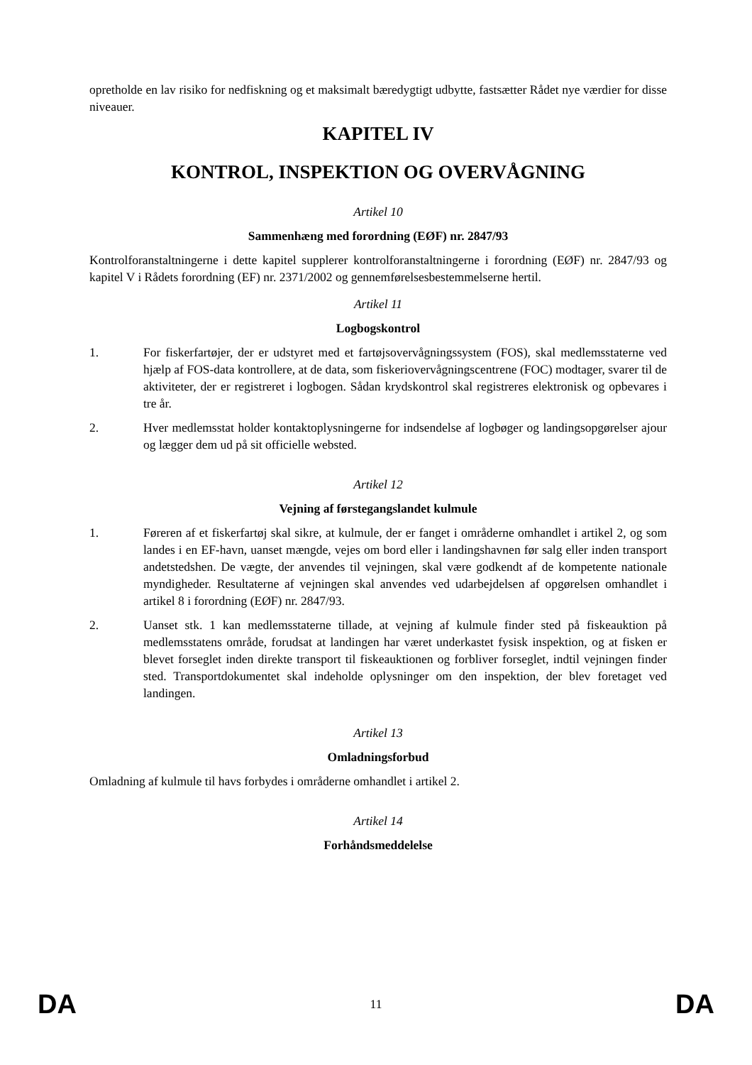opretholde en lav risiko for nedfiskning og et maksimalt bæredygtigt udbytte, fastsætter Rådet nye værdier for disse niveauer.
KAPITEL IV
KONTROL, INSPEKTION OG OVERVÅGNING
Artikel 10
Sammenhæng med forordning (EØF) nr. 2847/93
Kontrolforanstaltningerne i dette kapitel supplerer kontrolforanstaltningerne i forordning (EØF) nr. 2847/93 og kapitel V i Rådets forordning (EF) nr. 2371/2002 og gennemførelsesbestemmelserne hertil.
Artikel 11
Logbogskontrol
1. For fiskerfartøjer, der er udstyret med et fartøjsovervågningssystem (FOS), skal medlemsstaterne ved hjælp af FOS-data kontrollere, at de data, som fiskeriovervågningscentrene (FOC) modtager, svarer til de aktiviteter, der er registreret i logbogen. Sådan krydskontrol skal registreres elektronisk og opbevares i tre år.
2. Hver medlemsstat holder kontaktoplysningerne for indsendelse af logbøger og landingsopgørelser ajour og lægger dem ud på sit officielle websted.
Artikel 12
Vejning af førstegangslandet kulmule
1. Føreren af et fiskerfartøj skal sikre, at kulmule, der er fanget i områderne omhandlet i artikel 2, og som landes i en EF-havn, uanset mængde, vejes om bord eller i landingshavnen før salg eller inden transport andetstedshen. De vægte, der anvendes til vejningen, skal være godkendt af de kompetente nationale myndigheder. Resultaterne af vejningen skal anvendes ved udarbejdelsen af opgørelsen omhandlet i artikel 8 i forordning (EØF) nr. 2847/93.
2. Uanset stk. 1 kan medlemsstaterne tillade, at vejning af kulmule finder sted på fiskeauktion på medlemsstatens område, forudsat at landingen har været underkastet fysisk inspektion, og at fisken er blevet forseglet inden direkte transport til fiskeauktionen og forbliver forseglet, indtil vejningen finder sted. Transportdokumentet skal indeholde oplysninger om den inspektion, der blev foretaget ved landingen.
Artikel 13
Omladningsforbud
Omladning af kulmule til havs forbydes i områderne omhandlet i artikel 2.
Artikel 14
Forhåndsmeddelelse
DA 11 DA